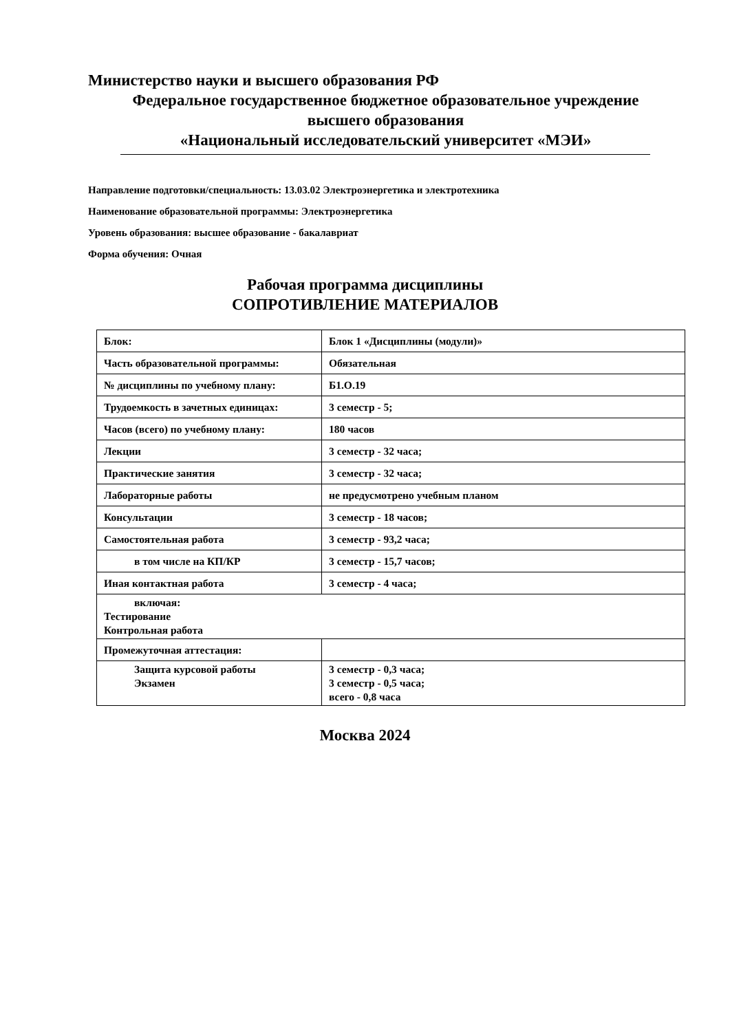Министерство науки и высшего образования РФ
Федеральное государственное бюджетное образовательное учреждение
высшего образования
«Национальный исследовательский университет «МЭИ»
Направление подготовки/специальность: 13.03.02 Электроэнергетика и электротехника
Наименование образовательной программы: Электроэнергетика
Уровень образования: высшее образование - бакалавриат
Форма обучения: Очная
Рабочая программа дисциплины
СОПРОТИВЛЕНИЕ МАТЕРИАЛОВ
| Блок: | Блок 1 «Дисциплины (модули)» |
| Часть образовательной программы: | Обязательная |
| № дисциплины по учебному плану: | Б1.О.19 |
| Трудоемкость в зачетных единицах: | 3 семестр - 5; |
| Часов (всего) по учебному плану: | 180 часов |
| Лекции | 3 семестр - 32 часа; |
| Практические занятия | 3 семестр - 32 часа; |
| Лабораторные работы | не предусмотрено учебным планом |
| Консультации | 3 семестр - 18 часов; |
| Самостоятельная работа | 3 семестр - 93,2 часа; |
| в том числе на КП/КР | 3 семестр - 15,7 часов; |
| Иная контактная работа | 3 семестр - 4 часа; |
| включая: Тестирование Контрольная работа | |
| Промежуточная аттестация: | |
| Защита курсовой работы Экзамен | 3 семестр - 0,3 часа; 3 семестр - 0,5 часа; всего - 0,8 часа |
Москва 2024